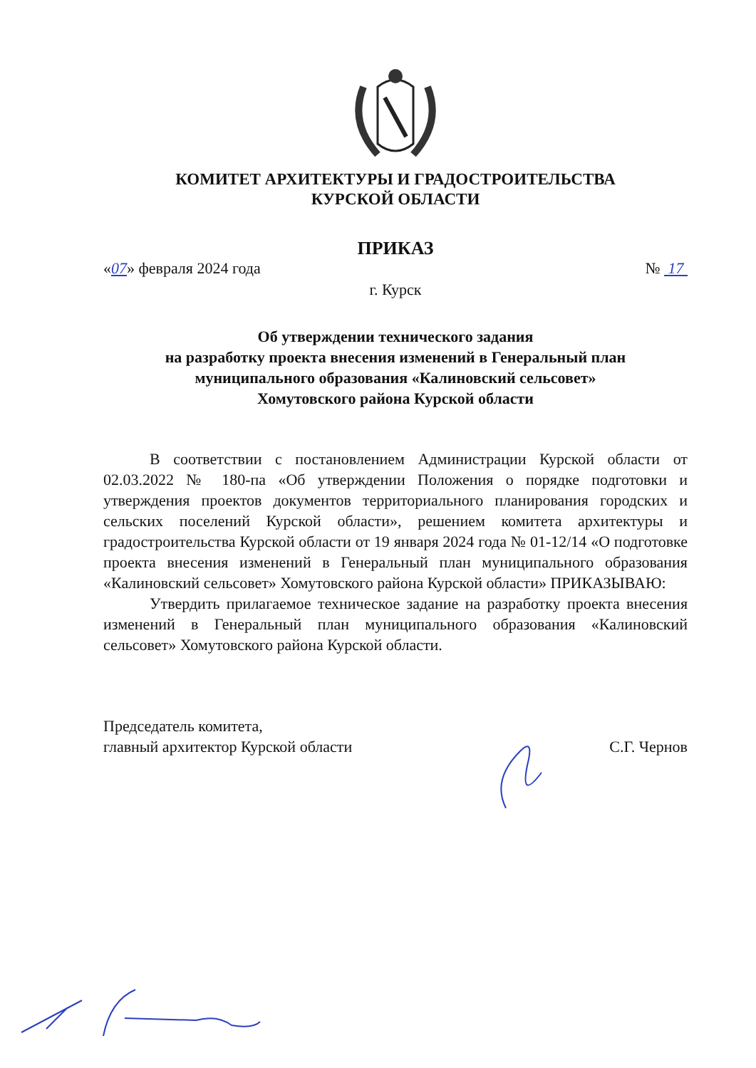КОМИТЕТ АРХИТЕКТУРЫ И ГРАДОСТРОИТЕЛЬСТВА
КУРСКОЙ ОБЛАСТИ
ПРИКАЗ
«07» февраля 2024 года № 17
г. Курск
Об утверждении технического задания
на разработку проекта внесения изменений в Генеральный план
муниципального образования «Калиновский сельсовет»
Хомутовского района Курской области
В соответствии с постановлением Администрации Курской области от 02.03.2022 № 180-па «Об утверждении Положения о порядке подготовки и утверждения проектов документов территориального планирования городских и сельских поселений Курской области», решением комитета архитектуры и градостроительства Курской области от 19 января 2024 года № 01-12/14 «О подготовке проекта внесения изменений в Генеральный план муниципального образования «Калиновский сельсовет» Хомутовского района Курской области» ПРИКАЗЫВАЮ:
Утвердить прилагаемое техническое задание на разработку проекта внесения изменений в Генеральный план муниципального образования «Калиновский сельсовет» Хомутовского района Курской области.
Председатель комитета,
главный архитектор Курской области С.Г. Чернов